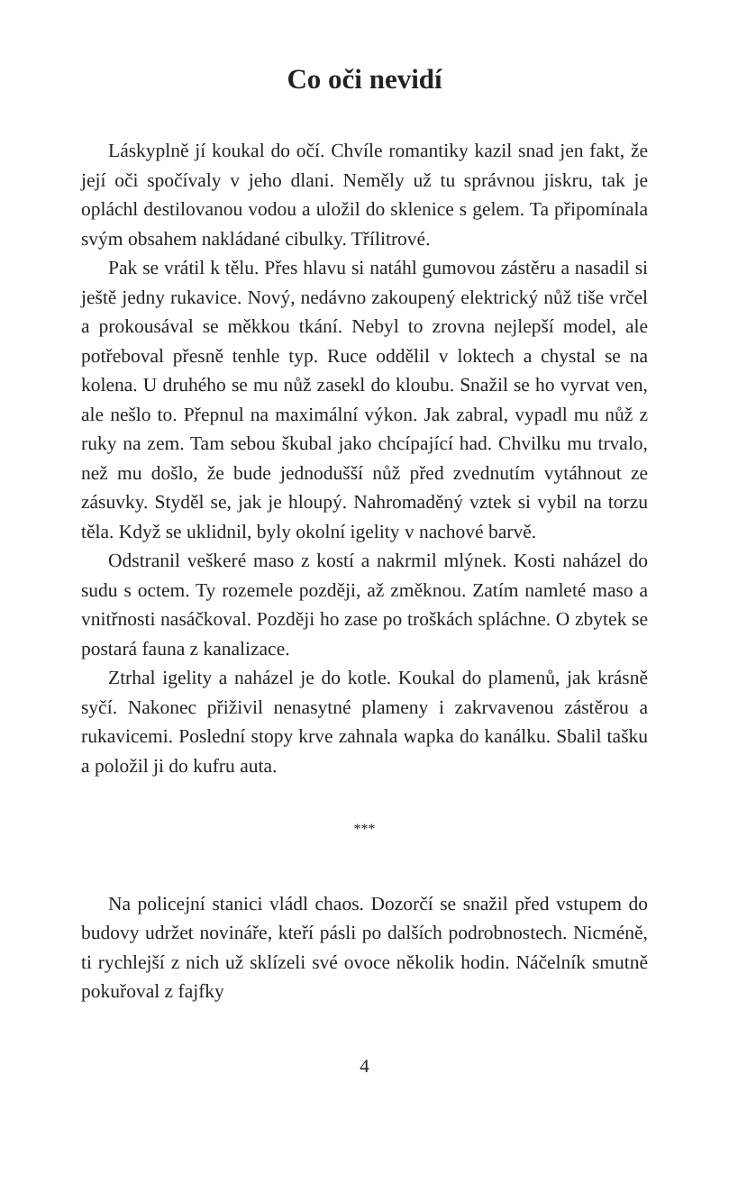Co oči nevidí
Láskyplně jí koukal do očí. Chvíle romantiky kazil snad jen fakt, že její oči spočívaly v jeho dlani. Neměly už tu správnou jiskru, tak je opláchl destilovanou vodou a uložil do sklenice s gelem. Ta připomínala svým obsahem nakládané cibulky. Třílitrové.
Pak se vrátil k tělu. Přes hlavu si natáhl gumovou zástěru a nasadil si ještě jedny rukavice. Nový, nedávno zakoupený elektrický nůž tiše vrčel a prokousával se měkkou tkání. Nebyl to zrovna nejlepší model, ale potřeboval přesně tenhle typ. Ruce oddělil v loktech a chystal se na kolena. U druhého se mu nůž zasekl do kloubu. Snažil se ho vyrvat ven, ale nešlo to. Přepnul na maximální výkon. Jak zabral, vypadl mu nůž z ruky na zem. Tam sebou škubal jako chcípající had. Chvilku mu trvalo, než mu došlo, že bude jednodušší nůž před zvednutím vytáhnout ze zásuvky. Styděl se, jak je hloupý. Nahromaděný vztek si vybil na torzu těla. Když se uklidnil, byly okolní igelity v nachové barvě.
Odstranil veškeré maso z kostí a nakrmil mlýnek. Kosti naházel do sudu s octem. Ty rozemele později, až změknou. Zatím namleté maso a vnitřnosti nasáčkoval. Později ho zase po troškách spláchne. O zbytek se postará fauna z kanalizace.
Ztrhal igelity a naházel je do kotle. Koukal do plamenů, jak krásně syčí. Nakonec přiživil nenasytné plameny i zakrvavenou zástěrou a rukavicemi. Poslední stopy krve zahnala wapka do kanálku. Sbalil tašku a položil ji do kufru auta.
***
Na policejní stanici vládl chaos. Dozorčí se snažil před vstupem do budovy udržet novináře, kteří pásli po dalších podrobnostech. Nicméně, ti rychlejší z nich už sklízeli své ovoce několik hodin. Náčelník smutně pokuřoval z fajfky
4